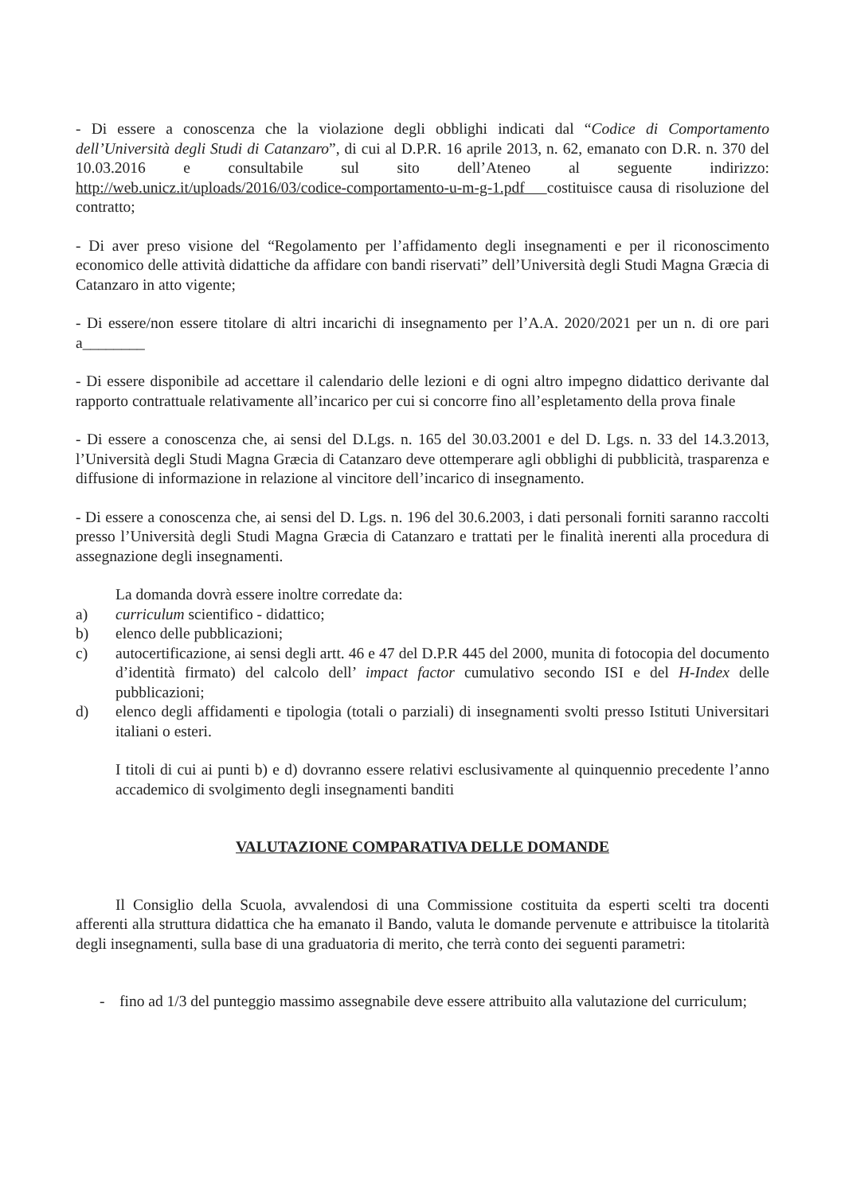- Di essere a conoscenza che la violazione degli obblighi indicati dal “Codice di Comportamento dell’Università degli Studi di Catanzaro”, di cui al D.P.R. 16 aprile 2013, n. 62, emanato con D.R. n. 370 del 10.03.2016 e consultabile sul sito dell’Ateneo al seguente indirizzo: http://web.unicz.it/uploads/2016/03/codice-comportamento-u-m-g-1.pdf costituisce causa di risoluzione del contratto;
- Di aver preso visione del “Regolamento per l’affidamento degli insegnamenti e per il riconoscimento economico delle attività didattiche da affidare con bandi riservati” dell’Università degli Studi Magna Græcia di Catanzaro in atto vigente;
- Di essere/non essere titolare di altri incarichi di insegnamento per l’A.A. 2020/2021 per un n. di ore pari a________
- Di essere disponibile ad accettare il calendario delle lezioni e di ogni altro impegno didattico derivante dal rapporto contrattuale relativamente all’incarico per cui si concorre fino all’espletamento della prova finale
- Di essere a conoscenza che, ai sensi del D.Lgs. n. 165 del 30.03.2001 e del D. Lgs. n. 33 del 14.3.2013, l’Università degli Studi Magna Græcia di Catanzaro deve ottemperare agli obblighi di pubblicità, trasparenza e diffusione di informazione in relazione al vincitore dell’incarico di insegnamento.
- Di essere a conoscenza che, ai sensi del D. Lgs. n. 196 del 30.6.2003, i dati personali forniti saranno raccolti presso l’Università degli Studi Magna Græcia di Catanzaro e trattati per le finalità inerenti alla procedura di assegnazione degli insegnamenti.
La domanda dovrà essere inoltre corredate da:
a) curriculum scientifico - didattico;
b) elenco delle pubblicazioni;
c) autocertificazione, ai sensi degli artt. 46 e 47 del D.P.R 445 del 2000, munita di fotocopia del documento d’identità firmato) del calcolo dell’ impact factor cumulativo secondo ISI e del H-Index delle pubblicazioni;
d) elenco degli affidamenti e tipologia (totali o parziali) di insegnamenti svolti presso Istituti Universitari italiani o esteri.
I titoli di cui ai punti b) e d) dovranno essere relativi esclusivamente al quinquennio precedente l’anno accademico di svolgimento degli insegnamenti banditi
VALUTAZIONE COMPARATIVA DELLE DOMANDE
Il Consiglio della Scuola, avvalendosi di una Commissione costituita da esperti scelti tra docenti afferenti alla struttura didattica che ha emanato il Bando, valuta le domande pervenute e attribuisce la titolarità degli insegnamenti, sulla base di una graduatoria di merito, che terrà conto dei seguenti parametri:
- fino ad 1/3 del punteggio massimo assegnabile deve essere attribuito alla valutazione del curriculum;